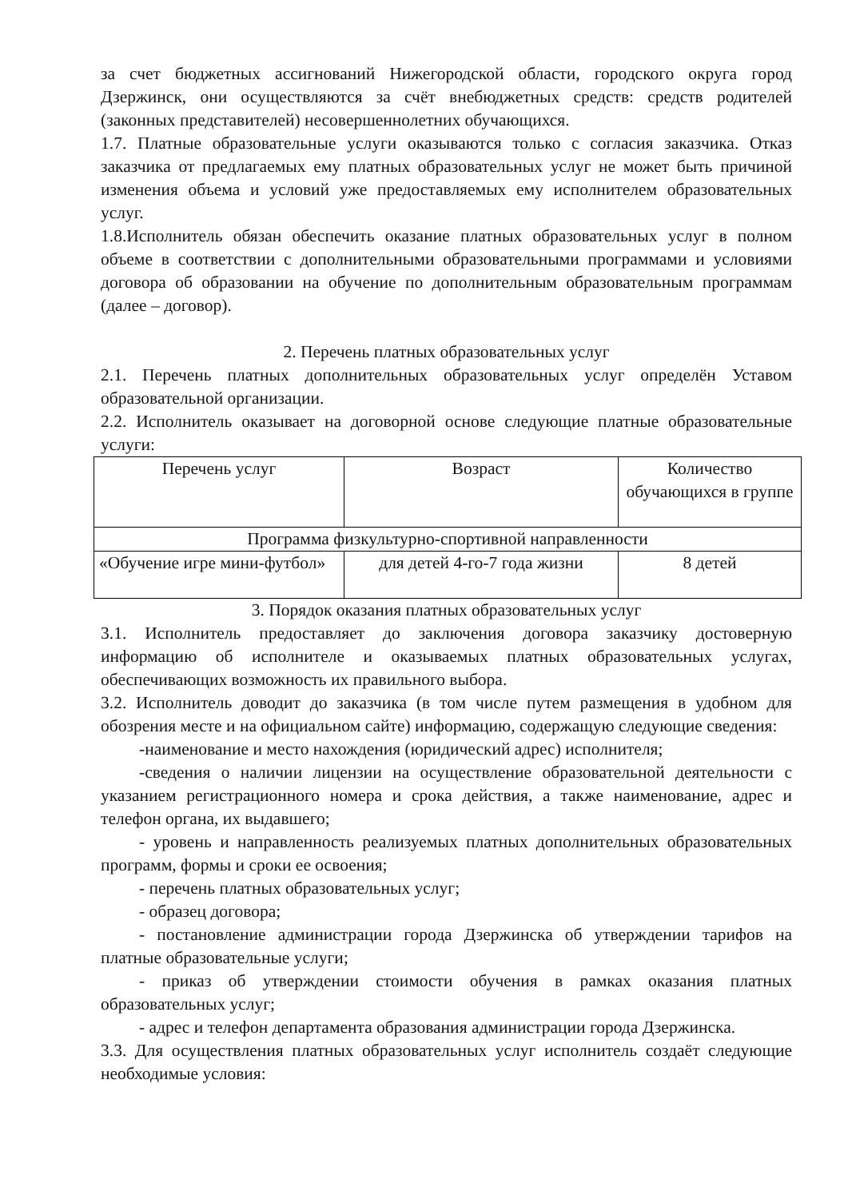за счет бюджетных ассигнований Нижегородской области, городского округа город Дзержинск, они осуществляются за счёт внебюджетных средств: средств родителей (законных представителей) несовершеннолетних обучающихся.
1.7. Платные образовательные услуги оказываются только с согласия заказчика. Отказ заказчика от предлагаемых ему платных образовательных услуг не может быть причиной изменения объема и условий уже предоставляемых ему исполнителем образовательных услуг.
1.8.Исполнитель обязан обеспечить оказание платных образовательных услуг в полном объеме в соответствии с дополнительными образовательными программами и условиями договора об образовании на обучение по дополнительным образовательным программам (далее – договор).
2. Перечень платных образовательных услуг
2.1. Перечень платных дополнительных образовательных услуг определён Уставом образовательной организации.
2.2. Исполнитель оказывает на договорной основе следующие платные образовательные услуги:
| Перечень услуг | Возраст | Количество обучающихся в группе |
| Программа физкультурно-спортивной направленности | | |
| «Обучение игре мини-футбол» | для детей 4-го-7 года жизни | 8 детей |
3. Порядок оказания платных образовательных услуг
3.1. Исполнитель предоставляет до заключения договора заказчику достоверную информацию об исполнителе и оказываемых платных образовательных услугах, обеспечивающих возможность их правильного выбора.
3.2. Исполнитель доводит до заказчика (в том числе путем размещения в удобном для обозрения месте и на официальном сайте) информацию, содержащую следующие сведения:
-наименование и место нахождения (юридический адрес) исполнителя;
-сведения о наличии лицензии на осуществление образовательной деятельности с указанием регистрационного номера и срока действия, а также наименование, адрес и телефон органа, их выдавшего;
- уровень и направленность реализуемых платных дополнительных образовательных программ, формы и сроки ее освоения;
- перечень платных образовательных услуг;
- образец договора;
- постановление администрации города Дзержинска об утверждении тарифов на платные образовательные услуги;
- приказ об утверждении стоимости обучения в рамках оказания платных образовательных услуг;
- адрес и телефон департамента образования администрации города Дзержинска.
3.3. Для осуществления платных образовательных услуг исполнитель создаёт следующие необходимые условия: